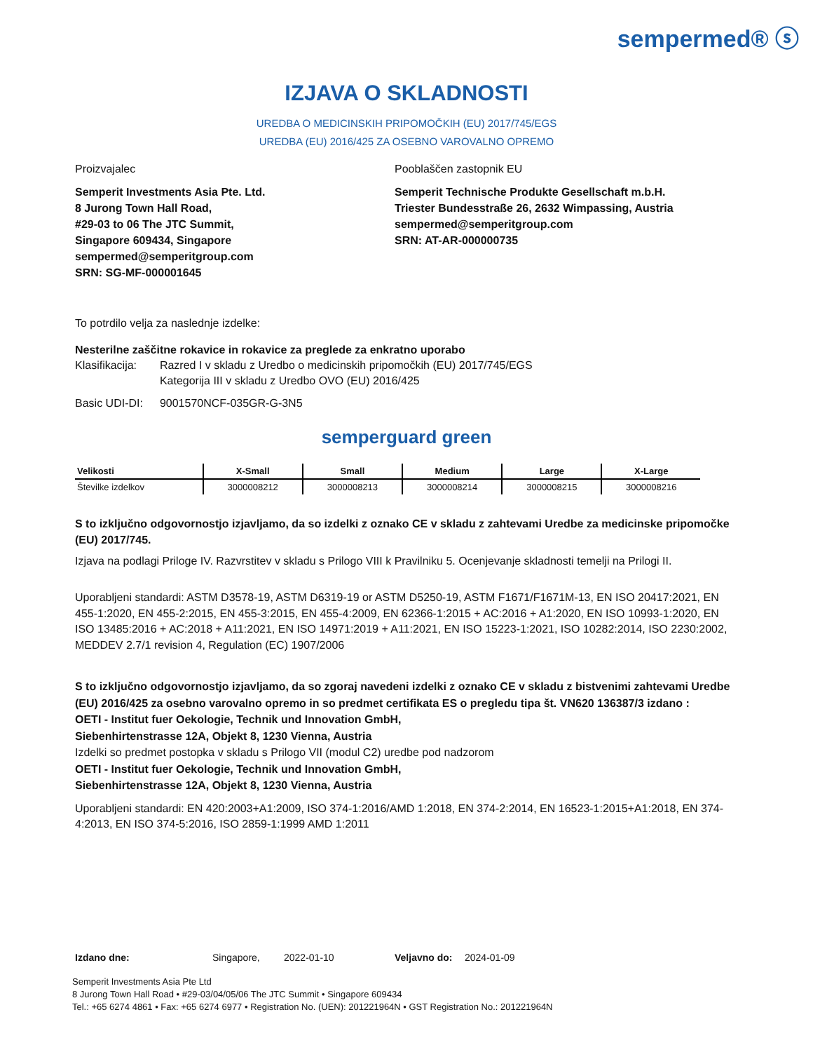sempermed® ⓢ
IZJAVA O SKLADNOSTI
UREDBA O MEDICINSKIH PRIPOMOČKIH (EU) 2017/745/EGS
UREDBA (EU) 2016/425 ZA OSEBNO VAROVALNO OPREMO
Proizvajalec
Semperit Investments Asia Pte. Ltd.
8 Jurong Town Hall Road,
#29-03 to 06 The JTC Summit,
Singapore 609434, Singapore
sempermed@semperitgroup.com
SRN: SG-MF-000001645
Pooblaščen zastopnik EU
Semperit Technische Produkte Gesellschaft m.b.H.
Triester Bundesstraße 26, 2632 Wimpassing, Austria
sempermed@semperitgroup.com
SRN: AT-AR-000000735
To potrdilo velja za naslednje izdelke:
Nesterilne zaščitne rokavice in rokavice za preglede za enkratno uporabo
| Klasifikacija: | Razred I v skladu z Uredbo o medicinskih pripomočkih (EU) 2017/745/EGS Kategorija III v skladu z Uredbo OVO (EU) 2016/425 |
| Basic UDI-DI: | 9001570NCF-035GR-G-3N5 |
semperguard green
| Velikosti | X-Small | Small | Medium | Large | X-Large |
| --- | --- | --- | --- | --- | --- |
| Številke izdelkov | 3000008212 | 3000008213 | 3000008214 | 3000008215 | 3000008216 |
S to izključno odgovornostjo izjavljamo, da so izdelki z oznako CE v skladu z zahtevami Uredbe za medicinske pripomočke (EU) 2017/745.
Izjava na podlagi Priloge IV. Razvrstitev v skladu s Prilogo VIII k Pravilniku 5. Ocenjevanje skladnosti temelji na Prilogi II.
Uporabljeni standardi: ASTM D3578-19, ASTM D6319-19 or ASTM D5250-19, ASTM F1671/F1671M-13, EN ISO 20417:2021, EN 455-1:2020, EN 455-2:2015, EN 455-3:2015, EN 455-4:2009, EN 62366-1:2015 + AC:2016 + A1:2020, EN ISO 10993-1:2020, EN ISO 13485:2016 + AC:2018 + A11:2021, EN ISO 14971:2019 + A11:2021, EN ISO 15223-1:2021, ISO 10282:2014, ISO 2230:2002, MEDDEV 2.7/1 revision 4, Regulation (EC) 1907/2006
S to izključno odgovornostjo izjavljamo, da so zgoraj navedeni izdelki z oznako CE v skladu z bistvenimi zahtevami Uredbe (EU) 2016/425 za osebno varovalno opremo in so predmet certifikata ES o pregledu tipa št. VN620 136387/3 izdano :
OETI - Institut fuer Oekologie, Technik und Innovation GmbH,
Siebenhirtenstrasse 12A, Objekt 8, 1230 Vienna, Austria
Izdelki so predmet postopka v skladu s Prilogo VII (modul C2) uredbe pod nadzorom
OETI - Institut fuer Oekologie, Technik und Innovation GmbH,
Siebenhirtenstrasse 12A, Objekt 8, 1230 Vienna, Austria
Uporabljeni standardi: EN 420:2003+A1:2009, ISO 374-1:2016/AMD 1:2018, EN 374-2:2014, EN 16523-1:2015+A1:2018, EN 374-4:2013, EN ISO 374-5:2016, ISO 2859-1:1999 AMD 1:2011
Izdano dne: Singapore, 2022-01-10 Veljavno do: 2024-01-09
Semperit Investments Asia Pte Ltd
8 Jurong Town Hall Road • #29-03/04/05/06 The JTC Summit • Singapore 609434
Tel.: +65 6274 4861 • Fax: +65 6274 6977 • Registration No. (UEN): 201221964N • GST Registration No.: 201221964N